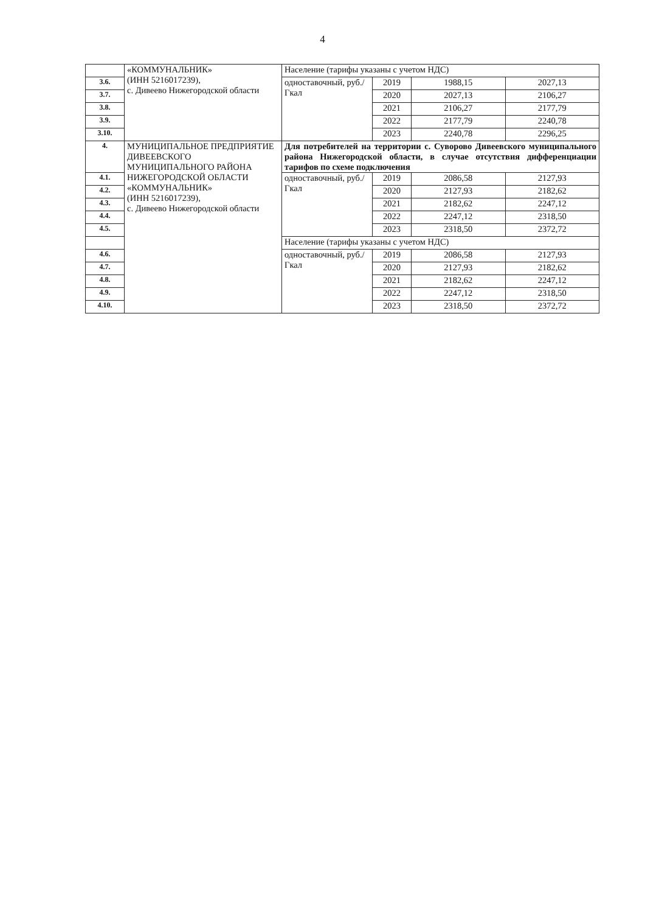4
| | «КОММУНАЛЬНИК» (ИНН 5216017239), с. Дивеево Нижегородской области | Население (тарифы указаны с учетом НДС) | | | |
| 3.6. | | одноставочный, руб./Гкал | 2019 | 1988,15 | 2027,13 |
| 3.7. | | | 2020 | 2027,13 | 2106,27 |
| 3.8. | | | 2021 | 2106,27 | 2177,79 |
| 3.9. | | | 2022 | 2177,79 | 2240,78 |
| 3.10. | | | 2023 | 2240,78 | 2296,25 |
| 4. | МУНИЦИПАЛЬНОЕ ПРЕДПРИЯТИЕ ДИВЕЕВСКОГО МУНИЦИПАЛЬНОГО РАЙОНА НИЖЕГОРОДСКОЙ ОБЛАСТИ «КОММУНАЛЬНИК» (ИНН 5216017239), с. Дивеево Нижегородской области | Для потребителей на территории с. Суворово Дивеевского муниципального района Нижегородской области, в случае отсутствия дифференциации тарифов по схеме подключения | | | |
| 4.1. | | одноставочный, руб./Гкал | 2019 | 2086,58 | 2127,93 |
| 4.2. | | | 2020 | 2127,93 | 2182,62 |
| 4.3. | | | 2021 | 2182,62 | 2247,12 |
| 4.4. | | | 2022 | 2247,12 | 2318,50 |
| 4.5. | | | 2023 | 2318,50 | 2372,72 |
| | | Население (тарифы указаны с учетом НДС) | | | |
| 4.6. | | одноставочный, руб./Гкал | 2019 | 2086,58 | 2127,93 |
| 4.7. | | | 2020 | 2127,93 | 2182,62 |
| 4.8. | | | 2021 | 2182,62 | 2247,12 |
| 4.9. | | | 2022 | 2247,12 | 2318,50 |
| 4.10. | | | 2023 | 2318,50 | 2372,72 |